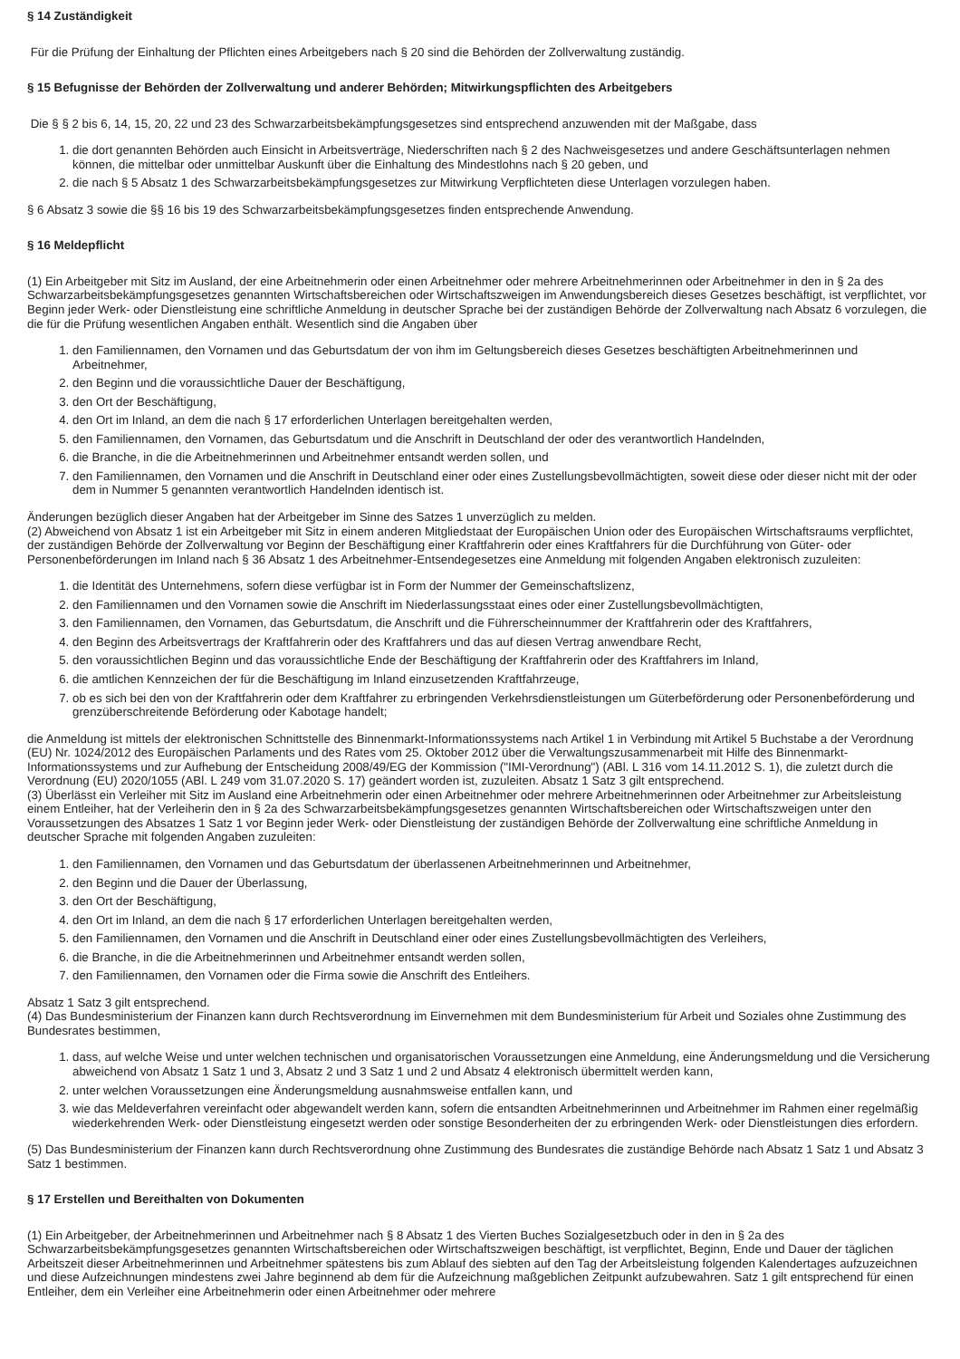§ 14 Zuständigkeit
Für die Prüfung der Einhaltung der Pflichten eines Arbeitgebers nach § 20 sind die Behörden der Zollverwaltung zuständig.
§ 15 Befugnisse der Behörden der Zollverwaltung und anderer Behörden; Mitwirkungspflichten des Arbeitgebers
Die § § 2 bis 6, 14, 15, 20, 22 und 23 des Schwarzarbeitsbekämpfungsgesetzes sind entsprechend anzuwenden mit der Maßgabe, dass
1. die dort genannten Behörden auch Einsicht in Arbeitsverträge, Niederschriften nach § 2 des Nachweisgesetzes und andere Geschäftsunterlagen nehmen können, die mittelbar oder unmittelbar Auskunft über die Einhaltung des Mindestlohns nach § 20 geben, und
2. die nach § 5 Absatz 1 des Schwarzarbeitsbekämpfungsgesetzes zur Mitwirkung Verpflichteten diese Unterlagen vorzulegen haben.
§ 6 Absatz 3 sowie die §§ 16 bis 19 des Schwarzarbeitsbekämpfungsgesetzes finden entsprechende Anwendung.
§ 16 Meldepflicht
(1) Ein Arbeitgeber mit Sitz im Ausland, der eine Arbeitnehmerin oder einen Arbeitnehmer oder mehrere Arbeitnehmerinnen oder Arbeitnehmer in den in § 2a des Schwarzarbeitsbekämpfungsgesetzes genannten Wirtschaftsbereichen oder Wirtschaftszweigen im Anwendungsbereich dieses Gesetzes beschäftigt, ist verpflichtet, vor Beginn jeder Werk- oder Dienstleistung eine schriftliche Anmeldung in deutscher Sprache bei der zuständigen Behörde der Zollverwaltung nach Absatz 6 vorzulegen, die die für die Prüfung wesentlichen Angaben enthält. Wesentlich sind die Angaben über
1. den Familiennamen, den Vornamen und das Geburtsdatum der von ihm im Geltungsbereich dieses Gesetzes beschäftigten Arbeitnehmerinnen und Arbeitnehmer,
2. den Beginn und die voraussichtliche Dauer der Beschäftigung,
3. den Ort der Beschäftigung,
4. den Ort im Inland, an dem die nach § 17 erforderlichen Unterlagen bereitgehalten werden,
5. den Familiennamen, den Vornamen, das Geburtsdatum und die Anschrift in Deutschland der oder des verantwortlich Handelnden,
6. die Branche, in die die Arbeitnehmerinnen und Arbeitnehmer entsandt werden sollen, und
7. den Familiennamen, den Vornamen und die Anschrift in Deutschland einer oder eines Zustellungsbevollmächtigten, soweit diese oder dieser nicht mit der oder dem in Nummer 5 genannten verantwortlich Handelnden identisch ist.
Änderungen bezüglich dieser Angaben hat der Arbeitgeber im Sinne des Satzes 1 unverzüglich zu melden.
(2) Abweichend von Absatz 1 ist ein Arbeitgeber mit Sitz in einem anderen Mitgliedstaat der Europäischen Union oder des Europäischen Wirtschaftsraums verpflichtet, der zuständigen Behörde der Zollverwaltung vor Beginn der Beschäftigung einer Kraftfahrerin oder eines Kraftfahrers für die Durchführung von Güter- oder Personenbeförderungen im Inland nach § 36 Absatz 1 des Arbeitnehmer-Entsendegesetzes eine Anmeldung mit folgenden Angaben elektronisch zuzuleiten:
1. die Identität des Unternehmens, sofern diese verfügbar ist in Form der Nummer der Gemeinschaftslizenz,
2. den Familiennamen und den Vornamen sowie die Anschrift im Niederlassungsstaat eines oder einer Zustellungsbevollmächtigten,
3. den Familiennamen, den Vornamen, das Geburtsdatum, die Anschrift und die Führerscheinnummer der Kraftfahrerin oder des Kraftfahrers,
4. den Beginn des Arbeitsvertrags der Kraftfahrerin oder des Kraftfahrers und das auf diesen Vertrag anwendbare Recht,
5. den voraussichtlichen Beginn und das voraussichtliche Ende der Beschäftigung der Kraftfahrerin oder des Kraftfahrers im Inland,
6. die amtlichen Kennzeichen der für die Beschäftigung im Inland einzusetzenden Kraftfahrzeuge,
7. ob es sich bei den von der Kraftfahrerin oder dem Kraftfahrer zu erbringenden Verkehrsdienstleistungen um Güterbeförderung oder Personenbeförderung und grenzüberschreitende Beförderung oder Kabotage handelt;
die Anmeldung ist mittels der elektronischen Schnittstelle des Binnenmarkt-Informationssystems nach Artikel 1 in Verbindung mit Artikel 5 Buchstabe a der Verordnung (EU) Nr. 1024/2012 des Europäischen Parlaments und des Rates vom 25. Oktober 2012 über die Verwaltungszusammenarbeit mit Hilfe des Binnenmarkt-Informationssystems und zur Aufhebung der Entscheidung 2008/49/EG der Kommission ("IMI-Verordnung") (ABl. L 316 vom 14.11.2012 S. 1), die zuletzt durch die Verordnung (EU) 2020/1055 (ABl. L 249 vom 31.07.2020 S. 17) geändert worden ist, zuzuleiten. Absatz 1 Satz 3 gilt entsprechend.
(3) Überlässt ein Verleiher mit Sitz im Ausland eine Arbeitnehmerin oder einen Arbeitnehmer oder mehrere Arbeitnehmerinnen oder Arbeitnehmer zur Arbeitsleistung einem Entleiher, hat der Verleiherin den in § 2a des Schwarzarbeitsbekämpfungsgesetzes genannten Wirtschaftsbereichen oder Wirtschaftszweigen unter den Voraussetzungen des Absatzes 1 Satz 1 vor Beginn jeder Werk- oder Dienstleistung der zuständigen Behörde der Zollverwaltung eine schriftliche Anmeldung in deutscher Sprache mit folgenden Angaben zuzuleiten:
1. den Familiennamen, den Vornamen und das Geburtsdatum der überlassenen Arbeitnehmerinnen und Arbeitnehmer,
2. den Beginn und die Dauer der Überlassung,
3. den Ort der Beschäftigung,
4. den Ort im Inland, an dem die nach § 17 erforderlichen Unterlagen bereitgehalten werden,
5. den Familiennamen, den Vornamen und die Anschrift in Deutschland einer oder eines Zustellungsbevollmächtigten des Verleihers,
6. die Branche, in die die Arbeitnehmerinnen und Arbeitnehmer entsandt werden sollen,
7. den Familiennamen, den Vornamen oder die Firma sowie die Anschrift des Entleihers.
Absatz 1 Satz 3 gilt entsprechend.
(4) Das Bundesministerium der Finanzen kann durch Rechtsverordnung im Einvernehmen mit dem Bundesministerium für Arbeit und Soziales ohne Zustimmung des Bundesrates bestimmen,
1. dass, auf welche Weise und unter welchen technischen und organisatorischen Voraussetzungen eine Anmeldung, eine Änderungsmeldung und die Versicherung abweichend von Absatz 1 Satz 1 und 3, Absatz 2 und 3 Satz 1 und 2 und Absatz 4 elektronisch übermittelt werden kann,
2. unter welchen Voraussetzungen eine Änderungsmeldung ausnahmsweise entfallen kann, und
3. wie das Meldeverfahren vereinfacht oder abgewandelt werden kann, sofern die entsandten Arbeitnehmerinnen und Arbeitnehmer im Rahmen einer regelmäßig wiederkehrenden Werk- oder Dienstleistung eingesetzt werden oder sonstige Besonderheiten der zu erbringenden Werk- oder Dienstleistungen dies erfordern.
(5) Das Bundesministerium der Finanzen kann durch Rechtsverordnung ohne Zustimmung des Bundesrates die zuständige Behörde nach Absatz 1 Satz 1 und Absatz 3 Satz 1 bestimmen.
§ 17 Erstellen und Bereithalten von Dokumenten
(1) Ein Arbeitgeber, der Arbeitnehmerinnen und Arbeitnehmer nach § 8 Absatz 1 des Vierten Buches Sozialgesetzbuch oder in den in § 2a des Schwarzarbeitsbekämpfungsgesetzes genannten Wirtschaftsbereichen oder Wirtschaftszweigen beschäftigt, ist verpflichtet, Beginn, Ende und Dauer der täglichen Arbeitszeit dieser Arbeitnehmerinnen und Arbeitnehmer spätestens bis zum Ablauf des siebten auf den Tag der Arbeitsleistung folgenden Kalendertages aufzuzeichnen und diese Aufzeichnungen mindestens zwei Jahre beginnend ab dem für die Aufzeichnung maßgeblichen Zeitpunkt aufzubewahren. Satz 1 gilt entsprechend für einen Entleiher, dem ein Verleiher eine Arbeitnehmerin oder einen Arbeitnehmer oder mehrere